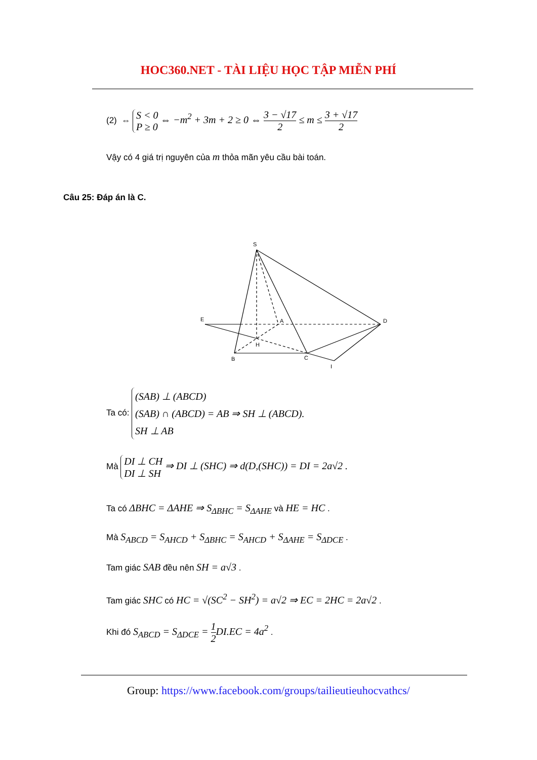HOC360.NET - TÀI LIỆU HỌC TẬP MIỄN PHÍ
(2) ⇔ S < 0
P ≥ 0 ⇔ −m<sup>2</sup> + 3m + 2 ≥ 0 ⇔ 3 − √17 2 ≤ m ≤ 3 + √17 2
Vậy có 4 giá trị nguyên của m thỏa mãn yêu cầu bài toán.
Câu 25: Đáp án là C.
S
E
A
D
H
B
C
I
Ta có: (SAB) ⊥ (ABCD)
(SAB) ∩ (ABCD) = AB ⇒ SH ⊥ (ABCD).
SH ⊥ AB
Mà DI ⊥ CH
DI ⊥ SH ⇒ DI ⊥ (SHC) ⇒ d(D,(SHC)) = DI = 2a√2 .
Ta có ΔBHC = ΔAHE ⇒ S<sub>ΔBHC</sub> = S<sub>ΔAHE</sub> và HE = HC .
Mà S<sub>ABCD</sub> = S<sub>AHCD</sub> + S<sub>ΔBHC</sub> = S<sub>AHCD</sub> + S<sub>ΔAHE</sub> = S<sub>ΔDCE</sub> .
Tam giác SAB đều nên SH = a√3 .
Tam giác SHC có HC = √(SC<sup>2</sup> − SH<sup>2</sup>) = a√2 ⇒ EC = 2HC = 2a√2 .
Khi đó S<sub>ABCD</sub> = S<sub>ΔDCE</sub> = 1 2 DI.EC = 4a<sup>2</sup> .
Group: https://www.facebook.com/groups/tailieutieuhocvathcs/